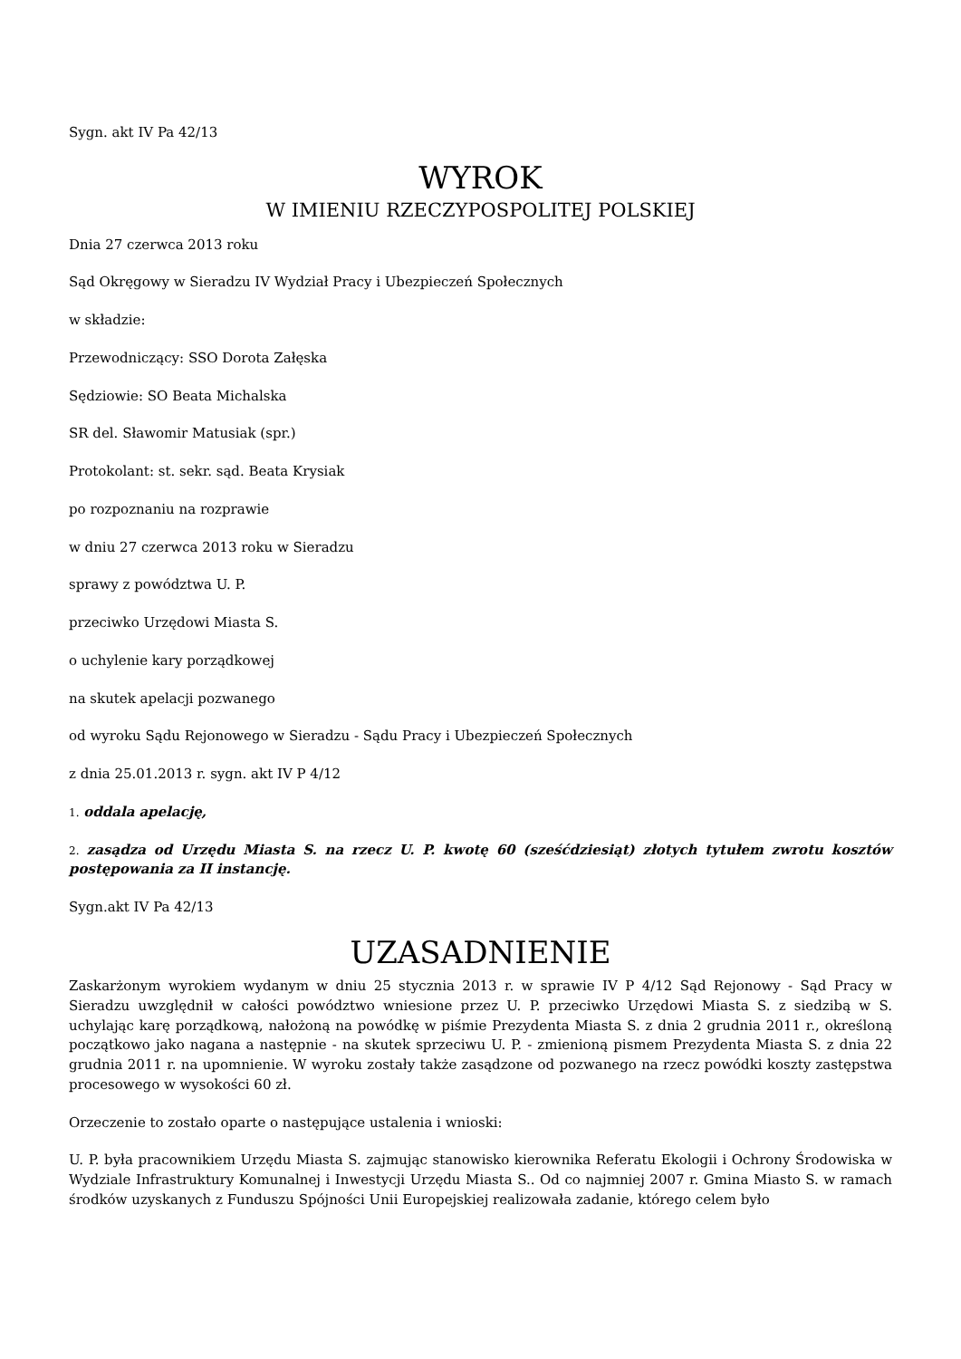Sygn. akt IV Pa 42/13
WYROK
W IMIENIU RZECZYPOSPOLITEJ POLSKIEJ
Dnia 27 czerwca 2013 roku
Sąd Okręgowy w Sieradzu IV Wydział Pracy i Ubezpieczeń Społecznych
w składzie:
Przewodniczący: SSO Dorota Załęska
Sędziowie: SO Beata Michalska
SR del. Sławomir Matusiak (spr.)
Protokolant: st. sekr. sąd. Beata Krysiak
po rozpoznaniu na rozprawie
w dniu 27 czerwca 2013 roku w Sieradzu
sprawy z powództwa U. P.
przeciwko Urzędowi Miasta S.
o uchylenie kary porządkowej
na skutek apelacji pozwanego
od wyroku Sądu Rejonowego w Sieradzu - Sądu Pracy i Ubezpieczeń Społecznych
z dnia 25.01.2013 r. sygn. akt IV P 4/12
1. oddala apelację,
2. zasądza od Urzędu Miasta S. na rzecz U. P. kwotę 60 (sześćdziesiąt) złotych tytułem zwrotu kosztów postępowania za II instancję.
Sygn.akt IV Pa 42/13
UZASADNIENIE
Zaskarżonym wyrokiem wydanym w dniu 25 stycznia 2013 r. w sprawie IV P 4/12 Sąd Rejonowy - Sąd Pracy w Sieradzu uwzględnił w całości powództwo wniesione przez U. P. przeciwko Urzędowi Miasta S. z siedzibą w S. uchylając karę porządkową, nałożoną na powódkę w piśmie Prezydenta Miasta S. z dnia 2 grudnia 2011 r., określoną początkowo jako nagana a następnie - na skutek sprzeciwu U. P. - zmienioną pismem Prezydenta Miasta S. z dnia 22 grudnia 2011 r. na upomnienie. W wyroku zostały także zasądzone od pozwanego na rzecz powódki koszty zastępstwa procesowego w wysokości 60 zł.
Orzeczenie to zostało oparte o następujące ustalenia i wnioski:
U. P. była pracownikiem Urzędu Miasta S. zajmując stanowisko kierownika Referatu Ekologii i Ochrony Środowiska w Wydziale Infrastruktury Komunalnej i Inwestycji Urzędu Miasta S.. Od co najmniej 2007 r. Gmina Miasto S. w ramach środków uzyskanych z Funduszu Spójności Unii Europejskiej realizowała zadanie, którego celem było